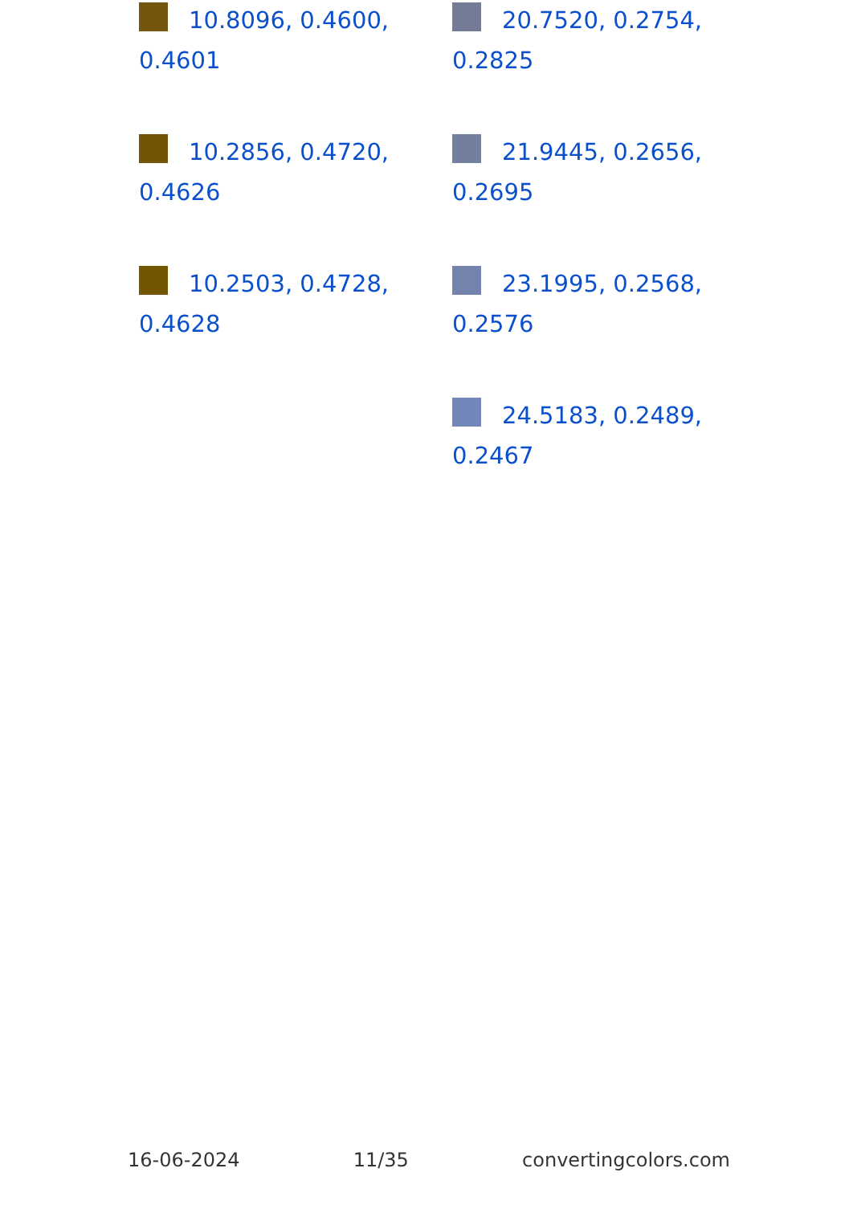10.8096, 0.4600, 0.4601
10.2856, 0.4720, 0.4626
10.2503, 0.4728, 0.4628
20.7520, 0.2754, 0.2825
21.9445, 0.2656, 0.2695
23.1995, 0.2568, 0.2576
24.5183, 0.2489, 0.2467
16-06-2024 11/35 convertingcolors.com